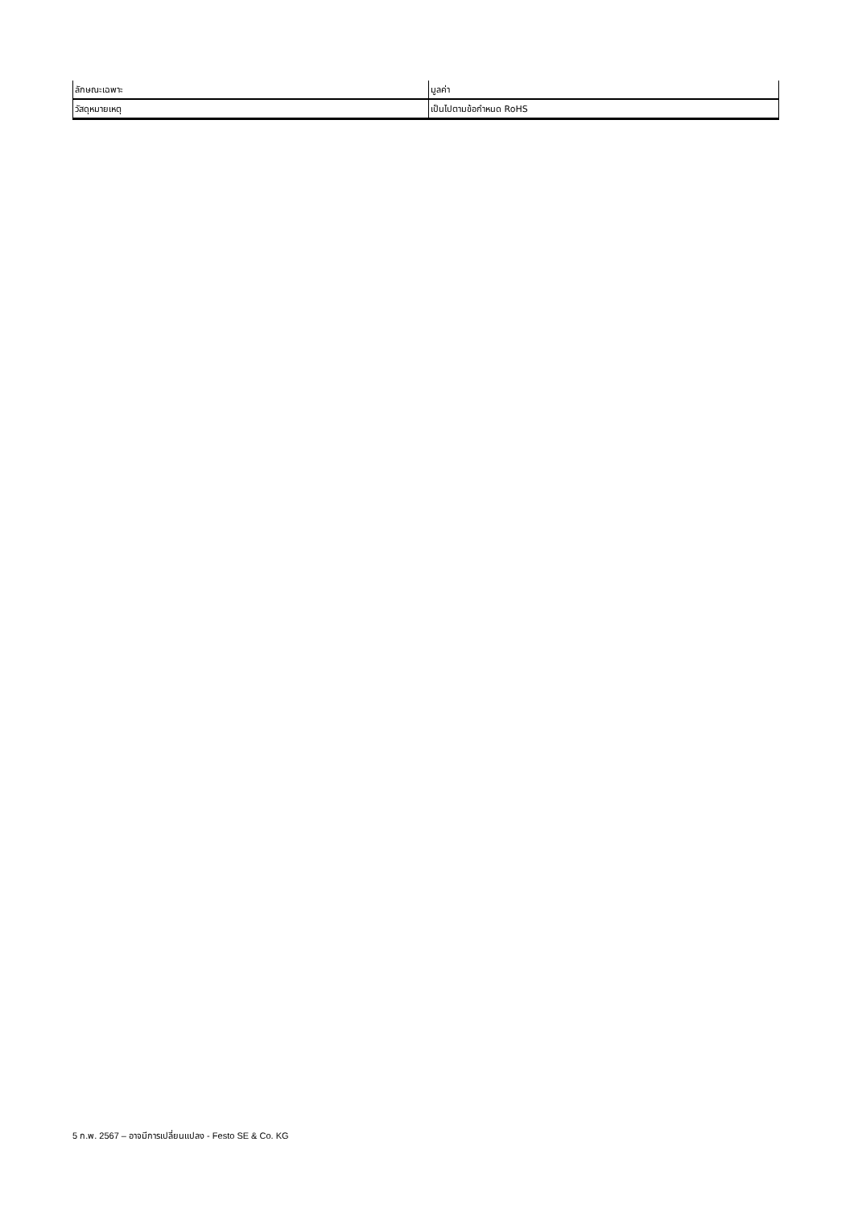| ลักษณะเฉพาะ | มูลค่า |
| วัสดุหมายเหตุ | เป็นไปตามข้อกำหนด RoHS |
5 ก.พ. 2567 – อาจมีการเปลี่ยนแปลง - Festo SE & Co. KG